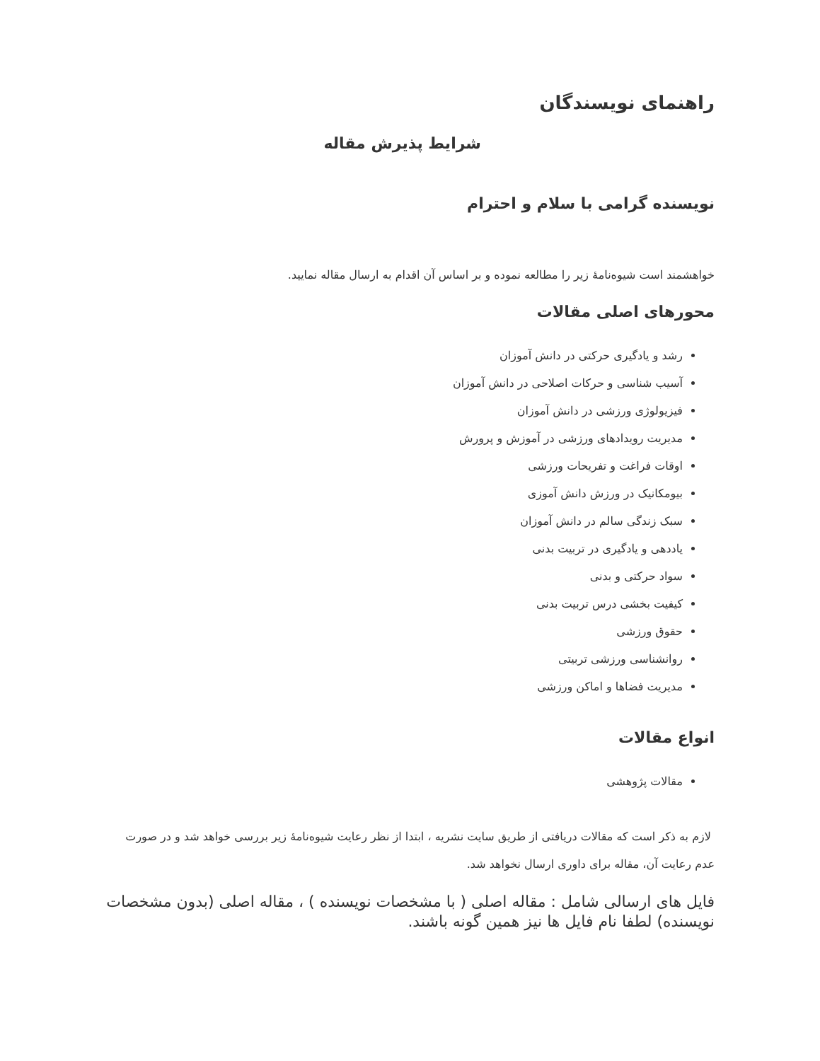راهنمای نویسندگان
شرایط پذیرش مقاله
نویسنده گرامی با سلام و احترام
خواهشمند است شیوه‌نامهٔ زیر را مطالعه نموده و بر اساس آن اقدام به ارسال مقاله نمایید.
محورهای اصلی مقالات
رشد و یادگیری حرکتی در دانش آموزان
آسیب شناسی و حرکات اصلاحی در دانش آموزان
فیزیولوژی ورزشی در دانش آموزان
مدیریت رویدادهای ورزشی در آموزش و پرورش
اوقات فراغت و تفریحات ورزشی
بیومکانیک در ورزش دانش آموزی
سبک زندگی سالم در دانش آموزان
یاددهی و یادگیری در تربیت بدنی
سواد حرکتی و بدنی
کیفیت بخشی درس تربیت بدنی
حقوق ورزشی
روانشناسی ورزشی تربیتی
مدیریت فضاها و اماکن ورزشی
انواع مقالات
مقالات پژوهشی
لازم به ذکر است که مقالات دریافتی از طریق سایت نشریه ، ابتدا از نظر رعایت شیوه‌نامهٔ زیر بررسی خواهد شد و در صورت عدم رعایت آن، مقاله برای داوری ارسال نخواهد شد.
فایل های ارسالی شامل : مقاله اصلی ( با مشخصات نویسنده ) ، مقاله اصلی (بدون مشخصات نویسنده) لطفا نام فایل ها نیز همین گونه باشند.